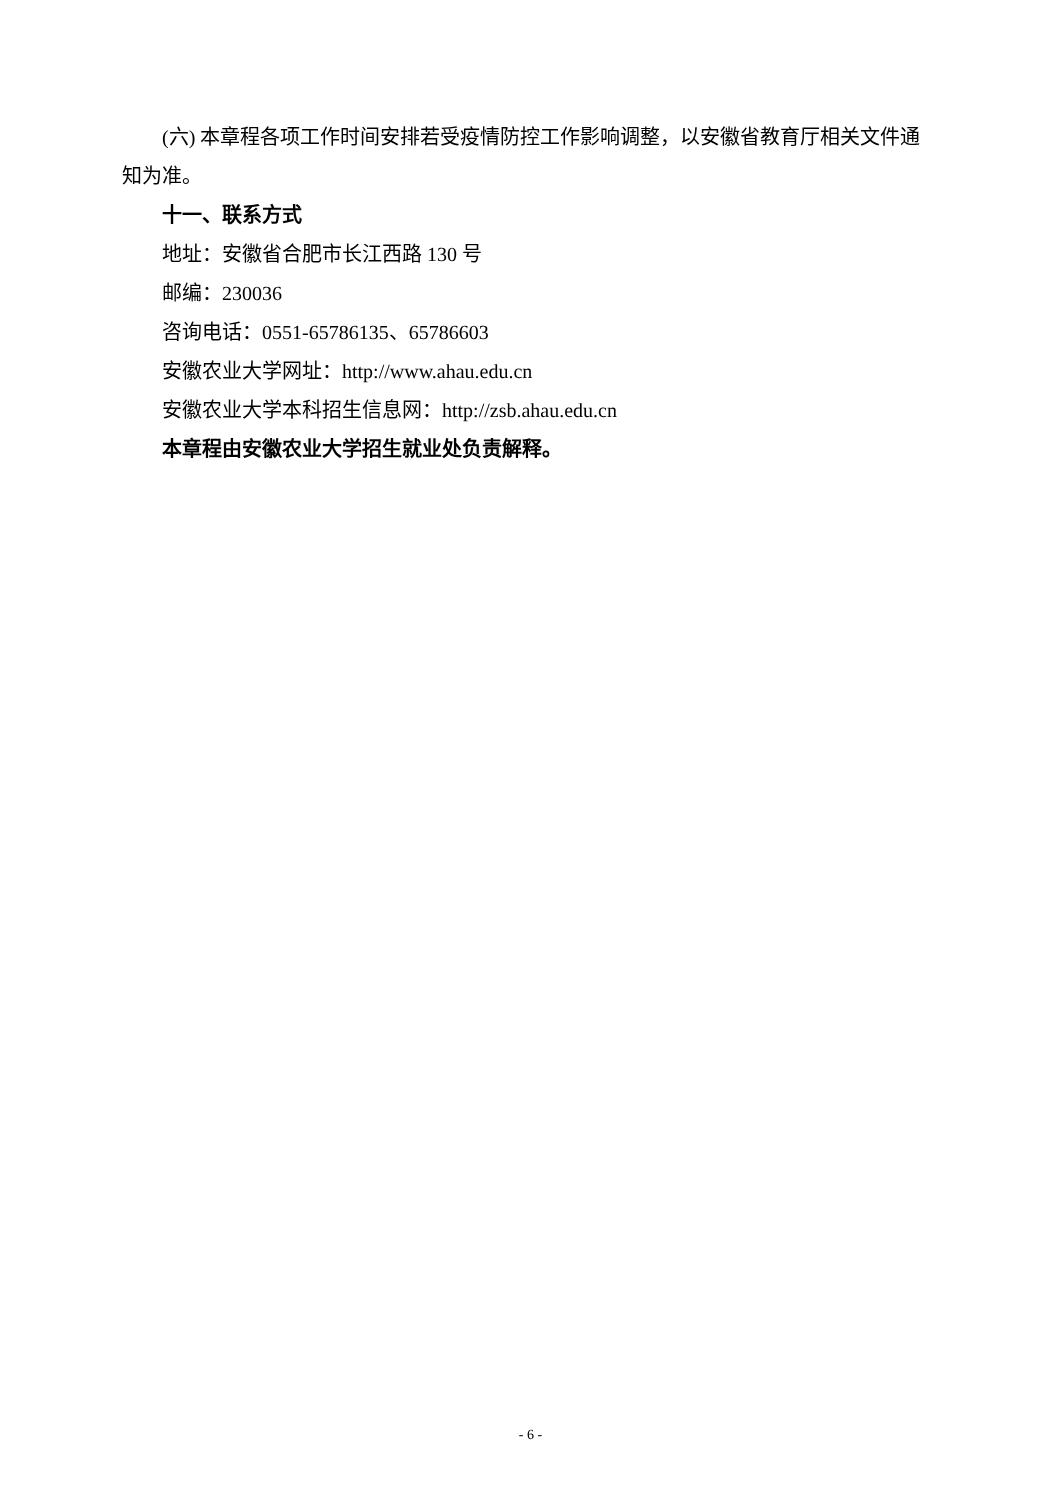(六) 本章程各项工作时间安排若受疫情防控工作影响调整，以安徽省教育厅相关文件通知为准。
十一、联系方式
地址：安徽省合肥市长江西路 130 号
邮编：230036
咨询电话：0551-65786135、65786603
安徽农业大学网址：http://www.ahau.edu.cn
安徽农业大学本科招生信息网：http://zsb.ahau.edu.cn
本章程由安徽农业大学招生就业处负责解释。
- 6 -